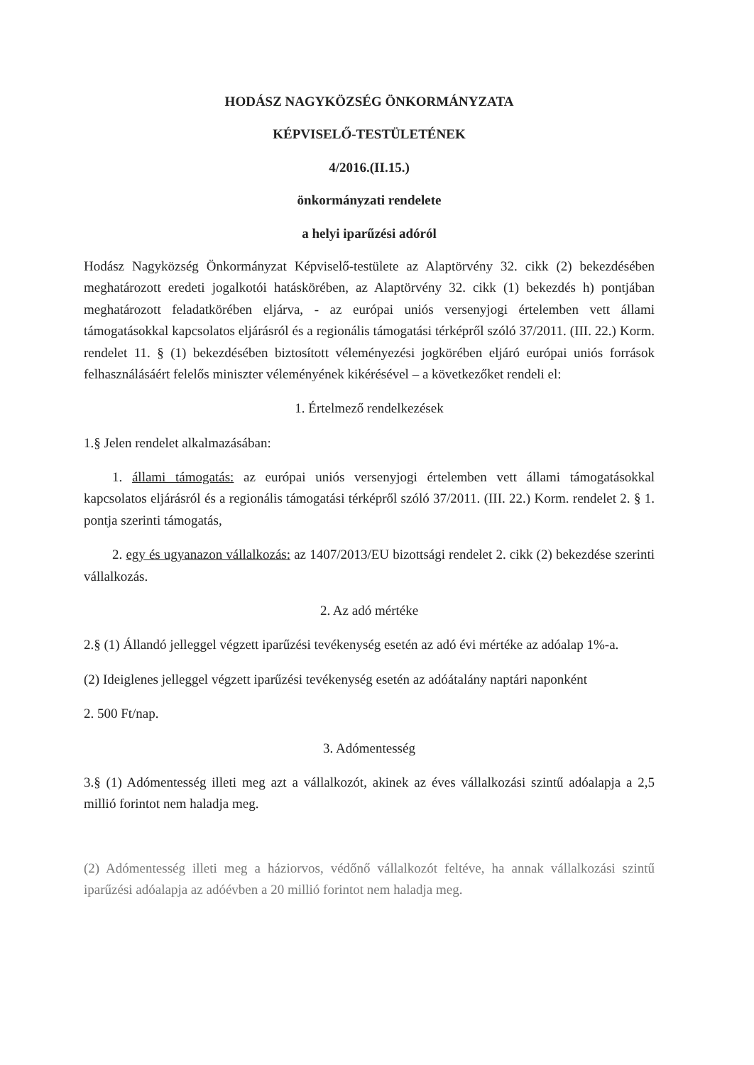HODÁSZ NAGYKÖZSÉG ÖNKORMÁNYZATA
KÉPVISELŐ-TESTÜLETÉNEK
4/2016.(II.15.)
önkormányzati rendelete
a helyi iparűzési adóról
Hodász Nagyközség Önkormányzat Képviselő-testülete az Alaptörvény 32. cikk (2) bekezdésében meghatározott eredeti jogalkotói hatáskörében, az Alaptörvény 32. cikk (1) bekezdés h) pontjában meghatározott feladatkörében eljárva, - az európai uniós versenyjogi értelemben vett állami támogatásokkal kapcsolatos eljárásról és a regionális támogatási térképről szóló 37/2011. (III. 22.) Korm. rendelet 11. § (1) bekezdésében biztosított véleményezési jogkörében eljáró európai uniós források felhasználásáért felelős miniszter véleményének kikérésével – a következőket rendeli el:
1. Értelmező rendelkezések
1.§ Jelen rendelet alkalmazásában:
1. állami támogatás: az európai uniós versenyjogi értelemben vett állami támogatásokkal kapcsolatos eljárásról és a regionális támogatási térképről szóló 37/2011. (III. 22.) Korm. rendelet 2. § 1. pontja szerinti támogatás,
2. egy és ugyanazon vállalkozás: az 1407/2013/EU bizottsági rendelet 2. cikk (2) bekezdése szerinti vállalkozás.
2. Az adó mértéke
2.§ (1) Állandó jelleggel végzett iparűzési tevékenység esetén az adó évi mértéke az adóalap 1%-a.
(2) Ideiglenes jelleggel végzett iparűzési tevékenység esetén az adóátalány naptári naponként
2. 500 Ft/nap.
3. Adómentesség
3.§ (1) Adómentesség illeti meg azt a vállalkozót, akinek az éves vállalkozási szintű adóalapja a 2,5 millió forintot nem haladja meg.
(2) Adómentesség illeti meg a háziorvos, védőnő vállalkozót feltéve, ha annak vállalkozási szintű iparűzési adóalapja az adóévben a 20 millió forintot nem haladja meg.